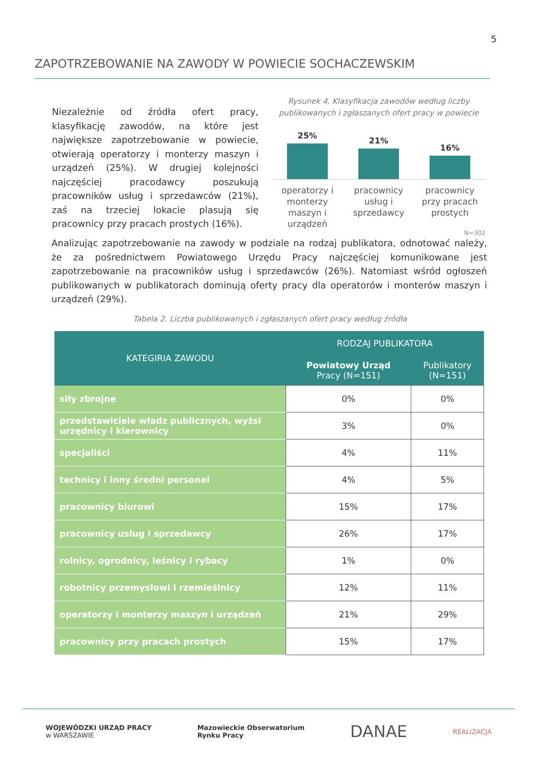5
ZAPOTRZEBOWANIE NA ZAWODY W POWIECIE SOCHACZEWSKIM
Niezależnie od źródła ofert pracy, klasyfikację zawodów, na które jest największe zapotrzebowanie w powiecie, otwierają operatorzy i monterzy maszyn i urządzeń (25%). W drugiej kolejności najczęściej pracodawcy poszukują pracowników usług i sprzedawców (21%), zaś na trzeciej lokacie plasują się pracownicy przy pracach prostych (16%).
Rysunek 4. Klasyfikacja zawodów według liczby publikowanych i zgłaszanych ofert pracy w powiecie
25%
21%
16%
operatorzy i monterzy maszyn i urządzeń
pracownicy usług i sprzedawcy
pracownicy przy pracach prostych
N=302
Analizując zapotrzebowanie na zawody w podziale na rodzaj publikatora, odnotować należy, że za pośrednictwem Powiatowego Urzędu Pracy najczęściej komunikowane jest zapotrzebowanie na pracowników usług i sprzedawców (26%). Natomiast wśród ogłoszeń publikowanych w publikatorach dominują oferty pracy dla operatorów i monterów maszyn i urządzeń (29%).
Tabela 2. Liczba publikowanych i zgłaszanych ofert pracy według źródła
| KATEGIRIA ZAWODU | RODZAJ PUBLIKATORA | |
| --- | --- | --- |
| | Powiatowy Urząd Pracy (N=151) | Publikatory (N=151) |
| siły zbrojne | 0% | 0% |
| przedstawiciele władz publicznych, wyżsi urzędnicy i kierownicy | 3% | 0% |
| specjaliści | 4% | 11% |
| technicy i inny średni personel | 4% | 5% |
| pracownicy biurowi | 15% | 17% |
| pracownicy usług i sprzedawcy | 26% | 17% |
| rolnicy, ogrodnicy, leśnicy i rybacy | 1% | 0% |
| robotnicy przemysłowi i rzemieślnicy | 12% | 11% |
| operatorzy i monterzy maszyn i urządzeń | 21% | 29% |
| pracownicy przy pracach prostych | 15% | 17% |
WOJEWÓDZKI URZĄD PRACY
w WARSZAWIE
Mazowieckie Obserwatorium
Rynku Pracy
DANAE
REALIZACJA